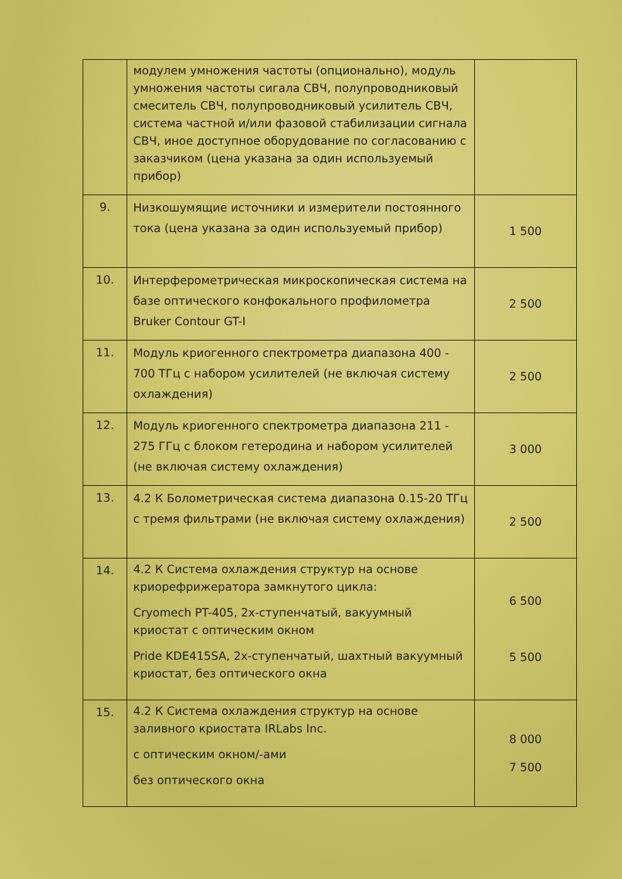| | модулем умножения частоты (опционально), модуль умножения частоты сигала СВЧ, полупроводниковый смеситель СВЧ, полупроводниковый усилитель СВЧ, система частной и/или фазовой стабилизации сигнала СВЧ, иное доступное оборудование по согласованию с заказчиком (цена указана за один используемый прибор) | |
| 9. | Низкошумящие источники и измерители постоянного тока (цена указана за один используемый прибор) | 1 500 |
| 10. | Интерферометрическая микроскопическая система на базе оптического конфокального профилометра Bruker Contour GT-I | 2 500 |
| 11. | Модуль криогенного спектрометра диапазона 400 - 700 ТГц с набором усилителей (не включая систему охлаждения) | 2 500 |
| 12. | Модуль криогенного спектрометра диапазона 211 - 275 ГГц с блоком гетеродина и набором усилителей (не включая систему охлаждения) | 3 000 |
| 13. | 4.2 К Болометрическая система диапазона 0.15-20 ТГц с тремя фильтрами (не включая систему охлаждения) | 2 500 |
| 14. | 4.2 К Система охлаждения структур на основе криорефрижератора замкнутого цикла: Cryomech PT-405, 2х-ступенчатый, вакуумный криостат с оптическим окном Pride KDE415SA, 2х-ступенчатый, шахтный вакуумный криостат, без оптического окна | 6 500 5 500 |
| 15. | 4.2 К Система охлаждения структур на основе заливного криостата IRLabs Inc. с оптическим окном/-ами без оптического окна | 8 000 7 500 |